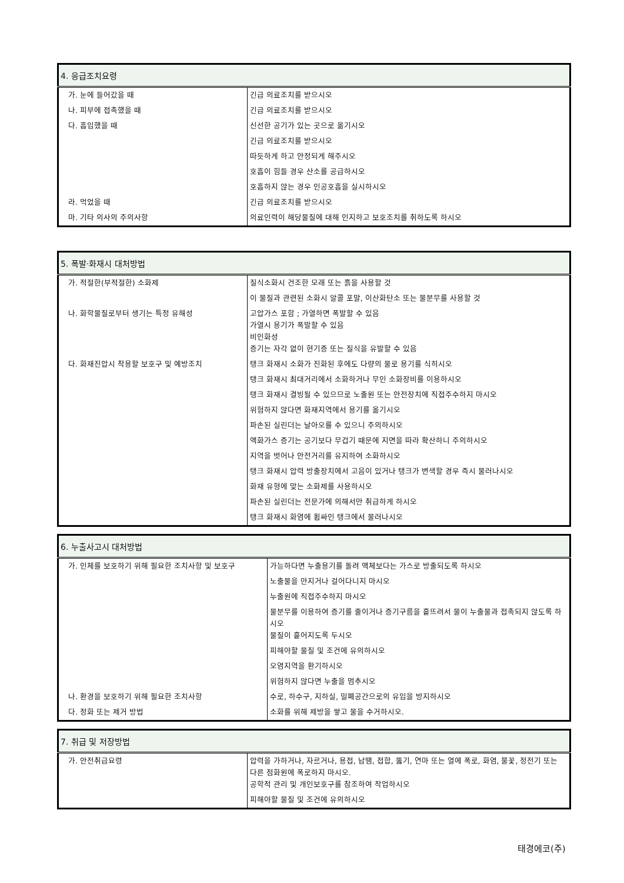| 4. 응급조치요령 | |
| --- | --- |
| 가. 눈에 들어갔을 때 | 긴급 의료조치를 받으시오 |
| 나. 피부에 접촉했을 때 | 긴급 의료조치를 받으시오 |
| 다. 흡입했을 때 | 신선한 공기가 있는 곳으로 옮기시오 |
| | 긴급 의료조치를 받으시오 |
| | 따듯하게 하고 안정되게 해주시오 |
| | 호흡이 힘들 경우 산소를 공급하시오 |
| | 호흡하지 않는 경우 인공호흡을 실시하시오 |
| 라. 먹었을 때 | 긴급 의료조치를 받으시오 |
| 마. 기타 의사의 주의사항 | 의료인력이 해당물질에 대해 인지하고 보호조치를 취하도록 하시오 |
| 5. 폭발·화재시 대처방법 | |
| --- | --- |
| 가. 적절한(부적절한) 소화제 | 질식소화시 건조한 모래 또는 흙을 사용할 것 |
| | 이 물질과 관련된 소화시 알콜 포말, 이산화탄소 또는 물분무를 사용할 것 |
| 나. 화학물질로부터 생기는 특정 유해성 | 고압가스 포함 ; 가열하면 폭발할 수 있음 가열시 용기가 폭발할 수 있음 비인화성 증기는 자각 없이 현기증 또는 질식을 유발할 수 있음 |
| 다. 화재진압시 착용할 보호구 및 예방조치 | 탱크 화재시 소화가 진화된 후에도 다량의 물로 용기를 식히시오 |
| | 탱크 화재시 최대거리에서 소화하거나 무인 소화장비를 이용하시오 |
| | 탱크 화재시 결빙될 수 있으므로 노출원 또는 안전장치에 직접주수하지 마시오 |
| | 위험하지 않다면 화재지역에서 용기를 옮기시오 |
| | 파손된 실린더는 날아오를 수 있으니 주의하시오 |
| | 액화가스 증기는 공기보다 무겁기 때문에 지면을 따라 확산하니 주의하시오 |
| | 지역을 벗어나 안전거리를 유지하여 소화하시오 |
| | 탱크 화재시 압력 방출장치에서 고음이 있거나 탱크가 변색할 경우 즉시 물러나시오 |
| | 화재 유형에 맞는 소화제를 사용하시오 |
| | 파손된 실린더는 전문가에 의해서만 취급하게 하시오 |
| | 탱크 화재시 화염에 휩싸인 탱크에서 물러나시오 |
| 6. 누출사고시 대처방법 | |
| --- | --- |
| 가. 인체를 보호하기 위해 필요한 조치사항 및 보호구 | 가능하다면 누출용기를 돌려 액체보다는 가스로 방출되도록 하시오 |
| | 노출물을 만지거나 걸어다니지 마시오 |
| | 누출원에 직접주수하지 마시오 |
| | 물분무를 이용하여 증기를 줄이거나 증기구름을 흩뜨려서 물이 누출물과 접촉되지 않도록 하시오 물질이 흩어지도록 두시오 |
| | 피해야할 물질 및 조건에 유의하시오 |
| | 오염지역을 환기하시오 |
| | 위험하지 않다면 누출을 멈추시오 |
| 나. 환경을 보호하기 위해 필요한 조치사항 | 수로, 하수구, 지하실, 밀폐공간으로의 유입을 방지하시오 |
| 다. 정화 또는 제거 방법 | 소화를 위해 제방을 쌓고 물을 수거하시오. |
| 7. 취급 및 저장방법 | |
| --- | --- |
| 가. 안전취급요령 | 압력을 가하거나, 자르거나, 용접, 납땜, 접합, 뚫기, 연마 또는 열에 폭로, 화염, 불꽃, 정전기 또는 다른 점화원에 폭로하지 마시오. 공학적 관리 및 개인보호구를 참조하여 작업하시오 |
| | 피해야할 물질 및 조건에 유의하시오 |
태경에코(주)